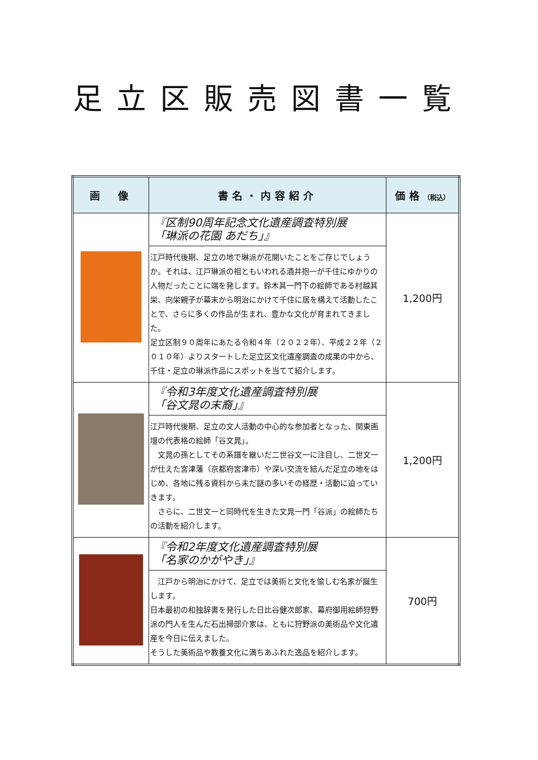足立区販売図書一覧
| 画 像 | 書名・内容紹介 | 価格 （税込） |
| --- | --- | --- |
| | 『区制90周年記念文化遺産調査特別展 「琳派の花園 あだち」』 江戸時代後期、足立の地で琳派が花開いたことをご存じでしょうか。それは、江戸琳派の祖ともいわれる酒井抱一が千住にゆかりの人物だったことに端を発します。鈴木其一門下の絵師である村越其栄、向栄親子が幕末から明治にかけて千住に居を構えて活動したことで、さらに多くの作品が生まれ、豊かな文化が育まれてきました。 足立区制９０周年にあたる令和４年（２０２２年）、平成２２年（２０１０年）よりスタートした足立区文化遺産調査の成果の中から、千住・足立の琳派作品にスポットを当てて紹介します。 | 1,200円 |
| | 『令和3年度文化遺産調査特別展 「谷文晁の末裔」』 江戸時代後期、足立の文人活動の中心的な参加者となった、関東画壇の代表格の絵師「谷文晁」。 文晁の孫としてその系譜を継いだ二世谷文一に注目し、二世文一が仕えた宮津藩（京都府宮津市）や深い交流を結んだ足立の地をはじめ、各地に残る資料から未だ謎の多いその経歴・活動に迫っていきます。 さらに、二世文一と同時代を生きた文晁一門「谷派」の絵師たちの活動を紹介します。 | 1,200円 |
| | 『令和2年度文化遺産調査特別展 「名家のかがやき」』 江戸から明治にかけて、足立では美術と文化を愉しむ名家が誕生します。 日本最初の和独辞書を発行した日比谷健次郎家、幕府御用絵師狩野派の門人を生んだ石出掃部介家は、ともに狩野派の美術品や文化遺産を今日に伝えました。 そうした美術品や教養文化に満ちあふれた逸品を紹介します。 | 700円 |